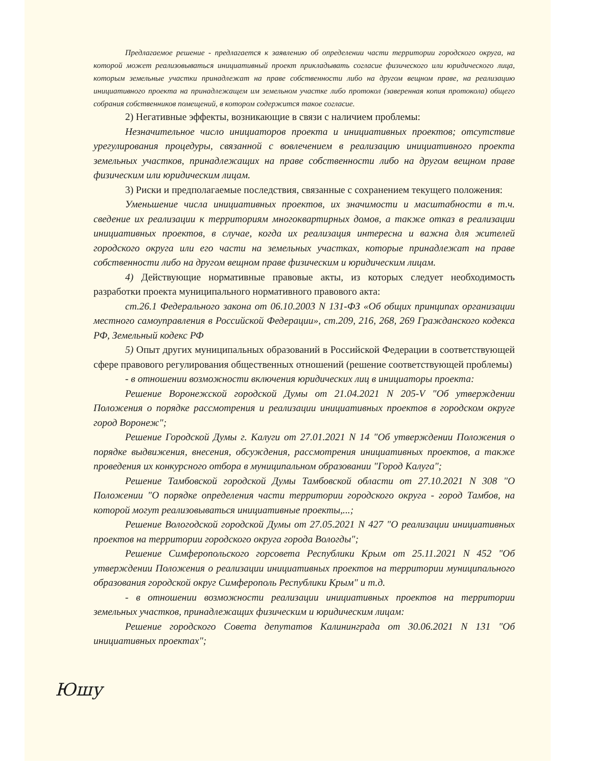Предлагаемое решение - предлагается к заявлению об определении части территории городского округа, на которой может реализовываться инициативный проект прикладывать согласие физического или юридического лица, которым земельные участки принадлежат на праве собственности либо на другом вещном праве, на реализацию инициативного проекта на принадлежащем им земельном участке либо протокол (заверенная копия протокола) общего собрания собственников помещений, в котором содержится такое согласие.
2) Негативные эффекты, возникающие в связи с наличием проблемы:
Незначительное число инициаторов проекта и инициативных проектов; отсутствие урегулирования процедуры, связанной с вовлечением в реализацию инициативного проекта земельных участков, принадлежащих на праве собственности либо на другом вещном праве физическим или юридическим лицам.
3) Риски и предполагаемые последствия, связанные с сохранением текущего положения:
Уменьшение числа инициативных проектов, их значимости и масштабности в т.ч. сведение их реализации к территориям многоквартирных домов, а также отказ в реализации инициативных проектов, в случае, когда их реализация интересна и важна для жителей городского округа или его части на земельных участках, которые принадлежат на праве собственности либо на другом вещном праве физическим и юридическим лицам.
4) Действующие нормативные правовые акты, из которых следует необходимость разработки проекта муниципального нормативного правового акта:
ст.26.1 Федерального закона от 06.10.2003 N 131-ФЗ «Об общих принципах организации местного самоуправления в Российской Федерации», ст.209, 216, 268, 269 Гражданского кодекса РФ, Земельный кодекс РФ
5) Опыт других муниципальных образований в Российской Федерации в соответствующей сфере правового регулирования общественных отношений (решение соответствующей проблемы)
- в отношении возможности включения юридических лиц в инициаторы проекта:
Решение Воронежской городской Думы от 21.04.2021 N 205-V "Об утверждении Положения о порядке рассмотрения и реализации инициативных проектов в городском округе город Воронеж";
Решение Городской Думы г. Калуги от 27.01.2021 N 14 "Об утверждении Положения о порядке выдвижения, внесения, обсуждения, рассмотрения инициативных проектов, а также проведения их конкурсного отбора в муниципальном образовании "Город Калуга";
Решение Тамбовской городской Думы Тамбовской области от 27.10.2021 N 308 "О Положении "О порядке определения части территории городского округа - город Тамбов, на которой могут реализовываться инициативные проекты,...;
Решение Вологодской городской Думы от 27.05.2021 N 427 "О реализации инициативных проектов на территории городского округа города Вологды";
Решение Симферопольского горсовета Республики Крым от 25.11.2021 N 452 "Об утверждении Положения о реализации инициативных проектов на территории муниципального образования городской округ Симферополь Республики Крым" и т.д.
- в отношении возможности реализации инициативных проектов на территории земельных участков, принадлежащих физическим и юридическим лицам:
Решение городского Совета депутатов Калининграда от 30.06.2021 N 131 "Об инициативных проектах";
Юшу